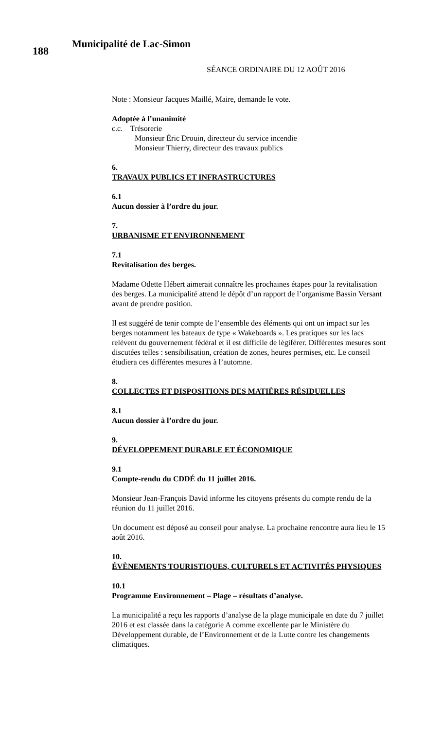188
Municipalité de Lac-Simon
SÉANCE ORDINAIRE DU 12 AOÛT 2016
Note : Monsieur Jacques Maillé, Maire, demande le vote.
Adoptée à l’unanimité
c.c. Trésorerie
Monsieur Éric Drouin, directeur du service incendie
Monsieur Thierry, directeur des travaux publics
6.
TRAVAUX PUBLICS ET INFRASTRUCTURES
6.1
Aucun dossier à l’ordre du jour.
7.
URBANISME ET ENVIRONNEMENT
7.1
Revitalisation des berges.
Madame Odette Hébert aimerait connaître les prochaines étapes pour la revitalisation des berges. La municipalité attend le dépôt d’un rapport de l’organisme Bassin Versant avant de prendre position.
Il est suggéré de tenir compte de l’ensemble des éléments qui ont un impact sur les berges notamment les bateaux de type « Wakeboards ». Les pratiques sur les lacs relèvent du gouvernement fédéral et il est difficile de légiférer. Différentes mesures sont discutées telles : sensibilisation, création de zones, heures permises, etc. Le conseil étudiera ces différentes mesures à l’automne.
8.
COLLECTES ET DISPOSITIONS DES MATIÈRES RÉSIDUELLES
8.1
Aucun dossier à l’ordre du jour.
9.
DÉVELOPPEMENT DURABLE ET ÉCONOMIQUE
9.1
Compte-rendu du CDDÉ du 11 juillet 2016.
Monsieur Jean-François David informe les citoyens présents du compte rendu de la réunion du 11 juillet 2016.
Un document est déposé au conseil pour analyse. La prochaine rencontre aura lieu le 15 août 2016.
10.
ÉVÈNEMENTS TOURISTIQUES, CULTURELS ET ACTIVITÉS PHYSIQUES
10.1
Programme Environnement – Plage – résultats d’analyse.
La municipalité a reçu les rapports d’analyse de la plage municipale en date du 7 juillet 2016 et est classée dans la catégorie A comme excellente par le Ministère du Développement durable, de l’Environnement et de la Lutte contre les changements climatiques.